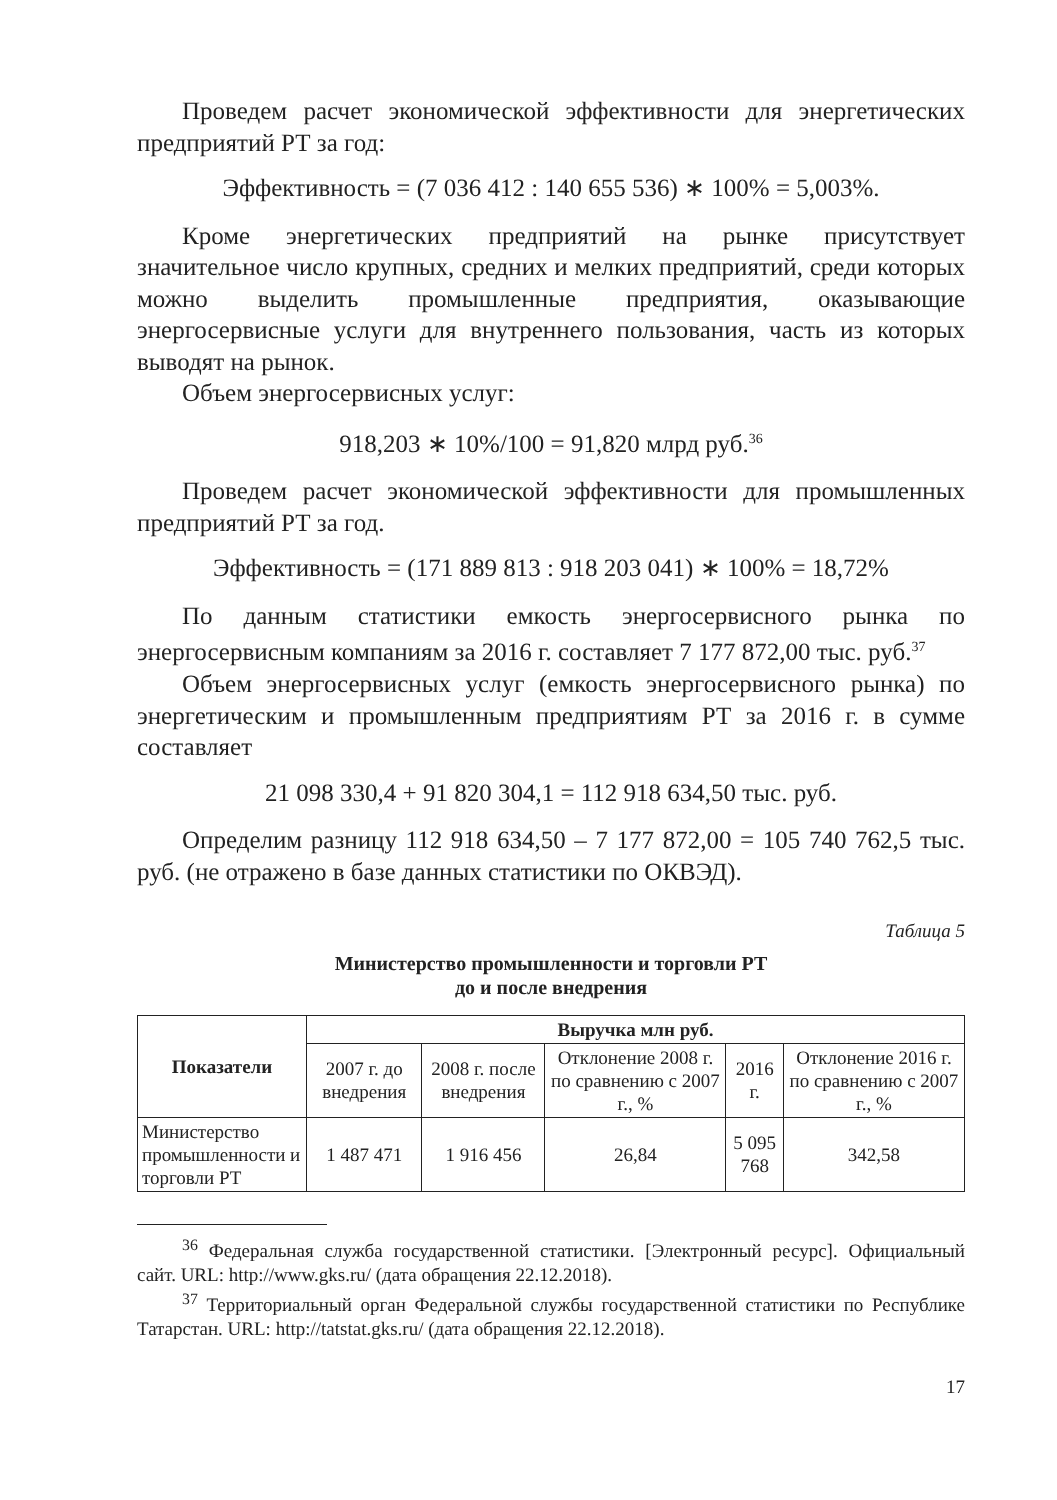Проведем расчет экономической эффективности для энергетических предприятий РТ за год:
Эффективность = (7 036 412 : 140 655 536) ∗ 100% = 5,003%.
Кроме энергетических предприятий на рынке присутствует значительное число крупных, средних и мелких предприятий, среди которых можно выделить промышленные предприятия, оказывающие энергосервисные услуги для внутреннего пользования, часть из которых выводят на рынок.
Объем энергосервисных услуг:
918,203 ∗ 10%/100 = 91,820 млрд руб.<sup>36</sup>
Проведем расчет экономической эффективности для промышленных предприятий РТ за год.
Эффективность = (171 889 813 : 918 203 041) ∗ 100% = 18,72%
По данным статистики емкость энергосервисного рынка по энергосервисным компаниям за 2016 г. составляет 7 177 872,00 тыс. руб.<sup>37</sup>
Объем энергосервисных услуг (емкость энергосервисного рынка) по энергетическим и промышленным предприятиям РТ за 2016 г. в сумме составляет
21 098 330,4 + 91 820 304,1 = 112 918 634,50 тыс. руб.
Определим разницу 112 918 634,50 – 7 177 872,00 = 105 740 762,5 тыс. руб. (не отражено в базе данных статистики по ОКВЭД).
Таблица 5
Министерство промышленности и торговли РТ
до и после внедрения
| Показатели | Выручка млн руб. | | | | |
| --- | --- | --- | --- | --- | --- |
| | 2007 г. до внедрения | 2008 г. после внедрения | Отклонение 2008 г. по сравнению с 2007 г., % | 2016 г. | Отклонение 2016 г. по сравнению с 2007 г., % |
| Министерство промышленности и торговли РТ | 1 487 471 | 1 916 456 | 26,84 | 5 095 768 | 342,58 |
<sup>36</sup> Федеральная служба государственной статистики. [Электронный ресурс]. Официальный сайт. URL: http://www.gks.ru/ (дата обращения 22.12.2018).
<sup>37</sup> Территориальный орган Федеральной службы государственной статистики по Республике Татарстан. URL: http://tatstat.gks.ru/ (дата обращения 22.12.2018).
17